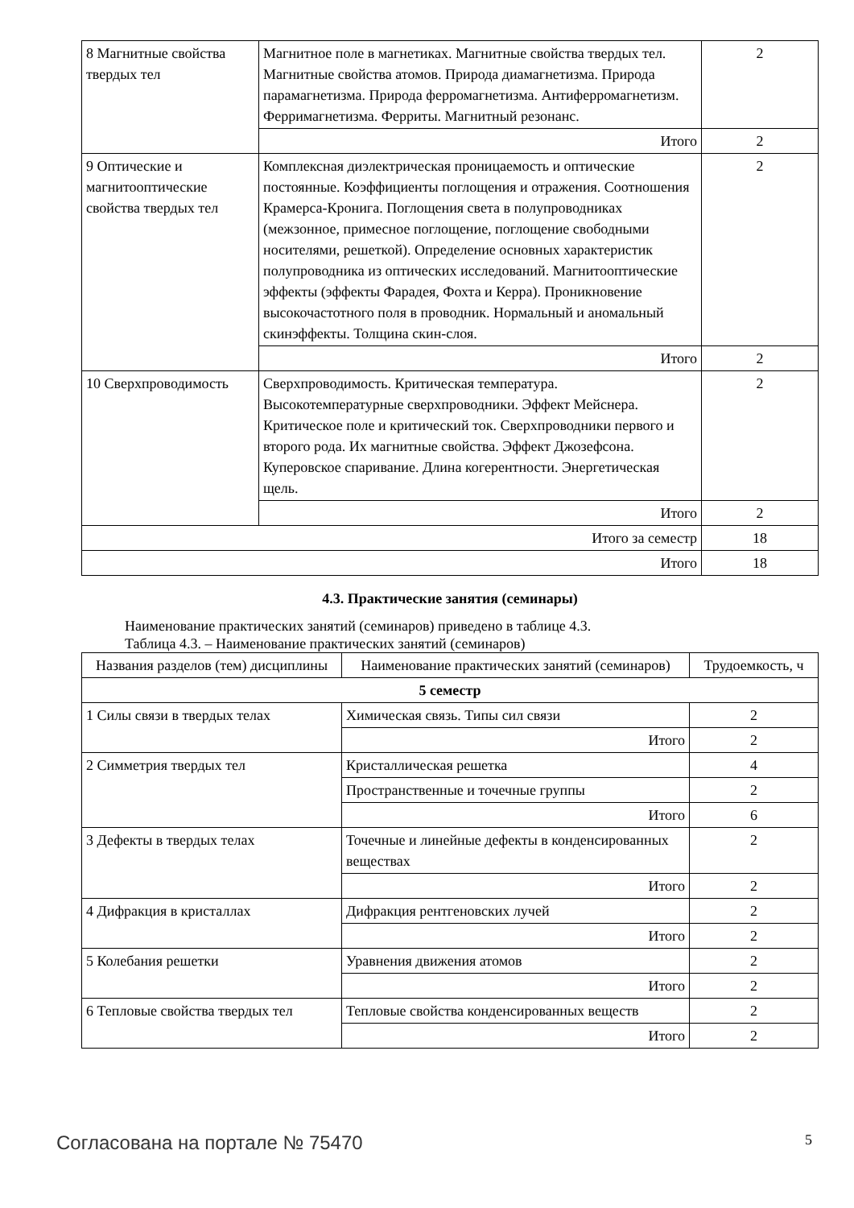| 8 Магнитные свойства твердых тел | Магнитное поле в магнетиках. Магнитные свойства твердых тел. Магнитные свойства атомов. Природа диамагнетизма. Природа парамагнетизма. Природа ферромагнетизма. Антиферромагнетизм. Ферримагнетизма. Ферриты. Магнитный резонанс. | 2 |
| | Итого | 2 |
| 9 Оптические и магнитооптические свойства твердых тел | Комплексная диэлектрическая проницаемость и оптические постоянные. Коэффициенты поглощения и отражения. Соотношения Крамерса-Кронига. Поглощения света в полупроводниках (межзонное, примесное поглощение, поглощение свободными носителями, решеткой). Определение основных характеристик полупроводника из оптических исследований. Магнитооптические эффекты (эффекты Фарадея, Фохта и Керра). Проникновение высокочастотного поля в проводник. Нормальный и аномальный скинэффекты. Толщина скин-слоя. | 2 |
| | Итого | 2 |
| 10 Сверхпроводимость | Сверхпроводимость. Критическая температура. Высокотемпературные сверхпроводники. Эффект Мейснера. Критическое поле и критический ток. Сверхпроводники первого и второго рода. Их магнитные свойства. Эффект Джозефсона. Куперовское спаривание. Длина когерентности. Энергетическая щель. | 2 |
| | Итого | 2 |
| Итого за семестр | | 18 |
| Итого | | 18 |
4.3. Практические занятия (семинары)
Наименование практических занятий (семинаров) приведено в таблице 4.3.
Таблица 4.3. – Наименование практических занятий (семинаров)
| Названия разделов (тем) дисциплины | Наименование практических занятий (семинаров) | Трудоемкость, ч |
| --- | --- | --- |
| 5 семестр | | |
| 1 Силы связи в твердых телах | Химическая связь. Типы сил связи | 2 |
| | Итого | 2 |
| 2 Симметрия твердых тел | Кристаллическая решетка | 4 |
| | Пространственные и точечные группы | 2 |
| | Итого | 6 |
| 3 Дефекты в твердых телах | Точечные и линейные дефекты в конденсированных веществах | 2 |
| | Итого | 2 |
| 4 Дифракция в кристаллах | Дифракция рентгеновских лучей | 2 |
| | Итого | 2 |
| 5 Колебания решетки | Уравнения движения атомов | 2 |
| | Итого | 2 |
| 6 Тепловые свойства твердых тел | Тепловые свойства конденсированных веществ | 2 |
| | Итого | 2 |
Согласована на портале № 75470 5